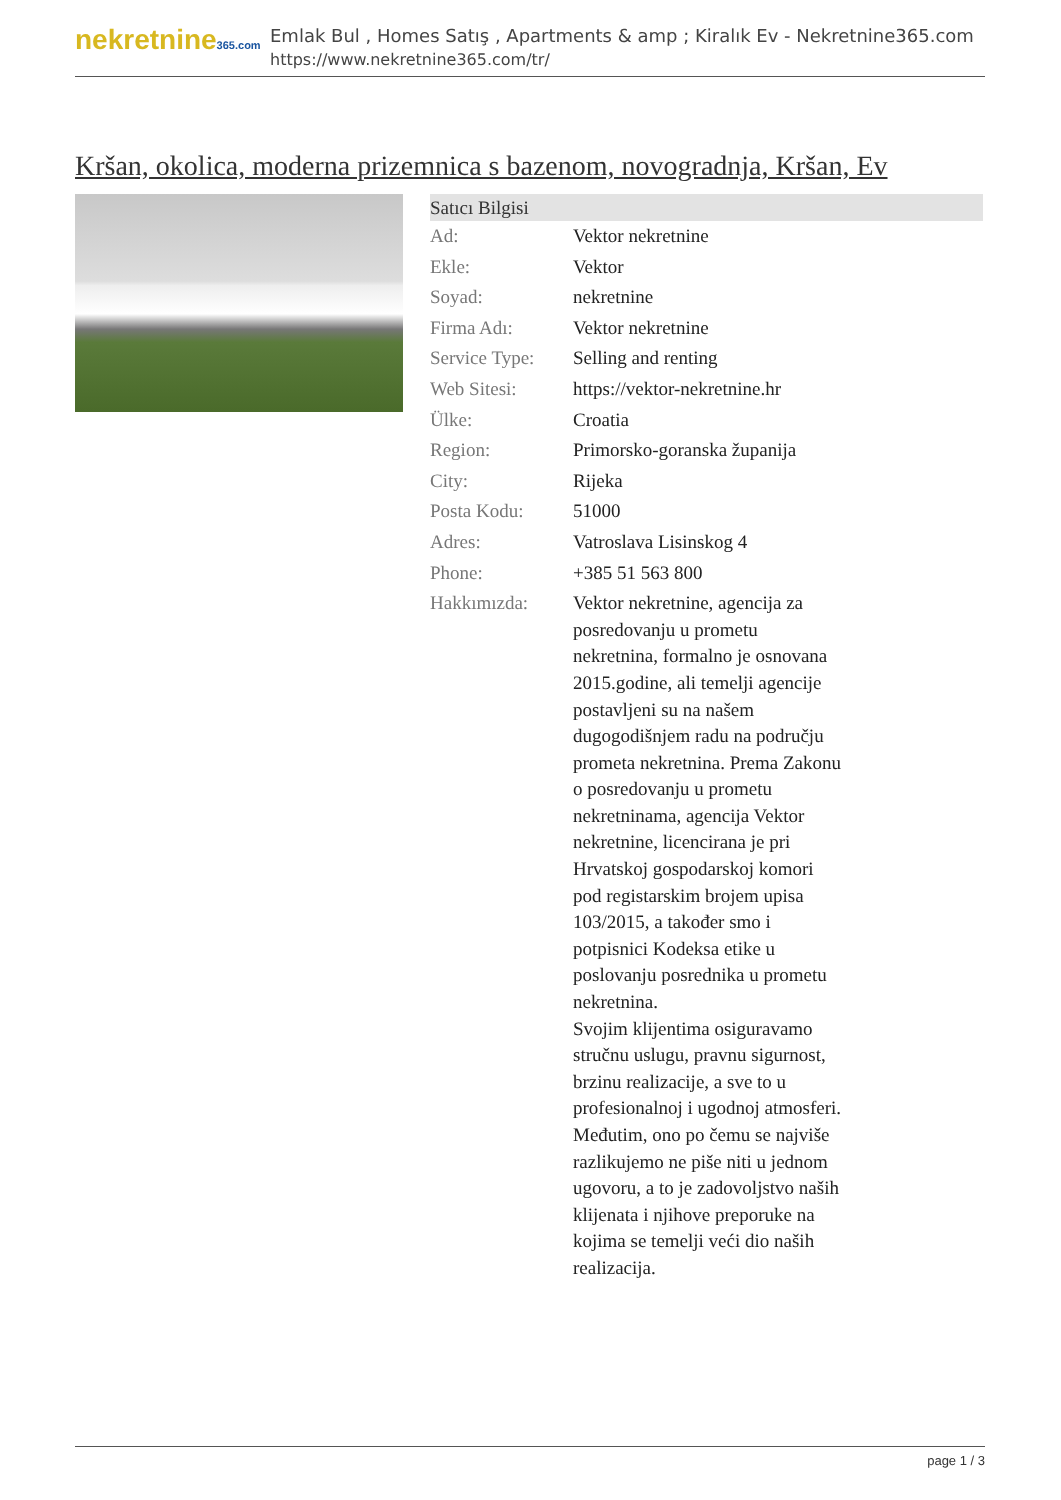nekretnine365.com
Emlak Bul , Homes Satış , Apartments & amp ; Kiralık Ev - Nekretnine365.com
https://www.nekretnine365.com/tr/
Kršan, okolica, moderna prizemnica s bazenom, novogradnja, Kršan, Ev
| Satıcı Bilgisi | |
| --- | --- |
| Ad: | Vektor nekretnine |
| Ekle: | Vektor |
| Soyad: | nekretnine |
| Firma Adı: | Vektor nekretnine |
| Service Type: | Selling and renting |
| Web Sitesi: | https://vektor-nekretnine.hr |
| Ülke: | Croatia |
| Region: | Primorsko-goranska županija |
| City: | Rijeka |
| Posta Kodu: | 51000 |
| Adres: | Vatroslava Lisinskog 4 |
| Phone: | +385 51 563 800 |
| Hakkımızda: | Vektor nekretnine, agencija za posredovanju u prometu nekretnina, formalno je osnovana 2015.godine, ali temelji agencije postavljeni su na našem dugogodišnjem radu na području prometa nekretnina. Prema Zakonu o posredovanju u prometu nekretninama, agencija Vektor nekretnine, licencirana je pri Hrvatskoj gospodarskoj komori pod registarskim brojem upisa 103/2015, a također smo i potpisnici Kodeksa etike u poslovanju posrednika u prometu nekretnina. Svojim klijentima osiguravamo stručnu uslugu, pravnu sigurnost, brzinu realizacije, a sve to u profesionalnoj i ugodnoj atmosferi. Međutim, ono po čemu se najviše razlikujemo ne piše niti u jednom ugovoru, a to je zadovoljstvo naših klijenata i njihove preporuke na kojima se temelji veći dio naših realizacija. |
page 1 / 3